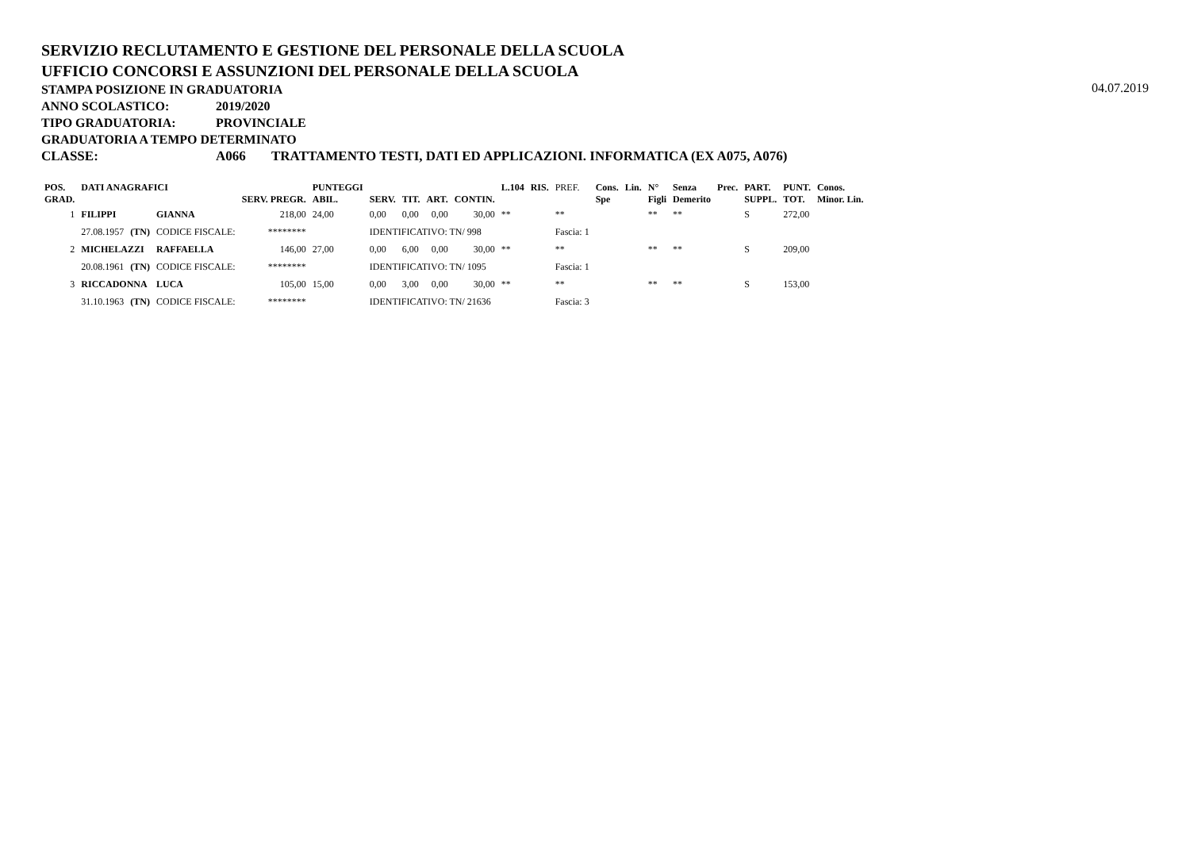SERVIZIO RECLUTAMENTO E GESTIONE DEL PERSONALE DELLA SCUOLA
UFFICIO CONCORSI E ASSUNZIONI DEL PERSONALE DELLA SCUOLA
STAMPA POSIZIONE IN GRADUATORIA
04.07.2019
ANNO SCOLASTICO: 2019/2020
TIPO GRADUATORIA: PROVINCIALE
GRADUATORIA A TEMPO DETERMINATO
CLASSE: A066 TRATTAMENTO TESTI, DATI ED APPLICAZIONI. INFORMATICA (EX A075, A076)
| POS. GRAD. | DATI ANAGRAFICI | | | SERV. PREGR. | PUNTEGGI ABIL. | SERV. | TIT. | ART. | CONTIN. | L.104 | RIS. | PREF. | Cons. Spe | Lin. | N° Figli | Senza Demerito | Prec. | PART. SUPPL. | PUNT. TOT. | Conos. Minor. Lin. |
| --- | --- | --- | --- | --- | --- | --- | --- | --- | --- | --- | --- | --- | --- | --- | --- | --- | --- | --- | --- | --- |
| 1 | FILIPPI | | GIANNA | 218,00 | 24,00 | 0,00 | 0,00 | 0,00 | 30,00 | ** | | ** | | | ** | ** | | S | 272,00 | |
| | 27.08.1957 | (TN) | CODICE FISCALE: | ******** | | IDENTIFICATIVO: TN/ 998 | | | | | | Fascia: 1 | | | | | | | | |
| 2 | MICHELAZZI | | RAFFAELLA | 146,00 | 27,00 | 0,00 | 6,00 | 0,00 | 30,00 | ** | | ** | | | ** | ** | | S | 209,00 | |
| | 20.08.1961 | (TN) | CODICE FISCALE: | ******** | | IDENTIFICATIVO: TN/ 1095 | | | | | | Fascia: 1 | | | | | | | | |
| 3 | RICCADONNA | | LUCA | 105,00 | 15,00 | 0,00 | 3,00 | 0,00 | 30,00 | ** | | ** | | | ** | ** | | S | 153,00 | |
| | 31.10.1963 | (TN) | CODICE FISCALE: | ******** | | IDENTIFICATIVO: TN/ 21636 | | | | | | Fascia: 3 | | | | | | | | |